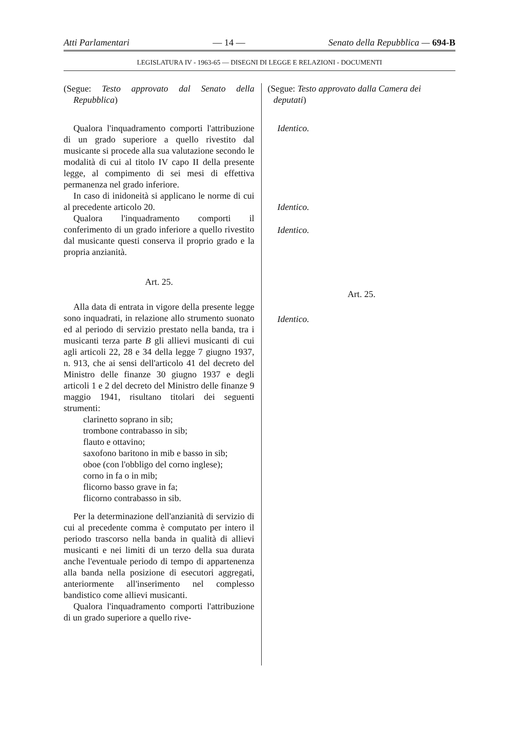Atti Parlamentari — 14 — Senato della Repubblica — 694-B
LEGISLATURA IV - 1963-65 — DISEGNI DI LEGGE E RELAZIONI - DOCUMENTI
(Segue: Testo approvato dal Senato della Repubblica)
Qualora l'inquadramento comporti l'attribuzione di un grado superiore a quello rivestito dal musicante si procede alla sua valutazione secondo le modalità di cui al titolo IV capo II della presente legge, al compimento di sei mesi di effettiva permanenza nel grado inferiore.
In caso di inidoneità si applicano le norme di cui al precedente articolo 20.
Qualora l'inquadramento comporti il conferimento di un grado inferiore a quello rivestito dal musicante questi conserva il proprio grado e la propria anzianità.
Art. 25.
Alla data di entrata in vigore della presente legge sono inquadrati, in relazione allo strumento suonato ed al periodo di servizio prestato nella banda, tra i musicanti terza parte B gli allievi musicanti di cui agli articoli 22, 28 e 34 della legge 7 giugno 1937, n. 913, che ai sensi dell'articolo 41 del decreto del Ministro delle finanze 30 giugno 1937 e degli articoli 1 e 2 del decreto del Ministro delle finanze 9 maggio 1941, risultano titolari dei seguenti strumenti:
clarinetto soprano in sib;
trombone contrabasso in sib;
flauto e ottavino;
saxofono baritono in mib e basso in sib;
oboe (con l'obbligo del corno inglese);
corno in fa o in mib;
flicorno basso grave in fa;
flicorno contrabasso in sib.
Per la determinazione dell'anzianità di servizio di cui al precedente comma è computato per intero il periodo trascorso nella banda in qualità di allievi musicanti e nei limiti di un terzo della sua durata anche l'eventuale periodo di tempo di appartenenza alla banda nella posizione di esecutori aggregati, anteriormente all'inserimento nel complesso bandistico come allievi musicanti.
Qualora l'inquadramento comporti l'attribuzione di un grado superiore a quello rive-
(Segue: Testo approvato dalla Camera dei deputati)
Identico.
Identico.
Identico.
Art. 25.
Identico.